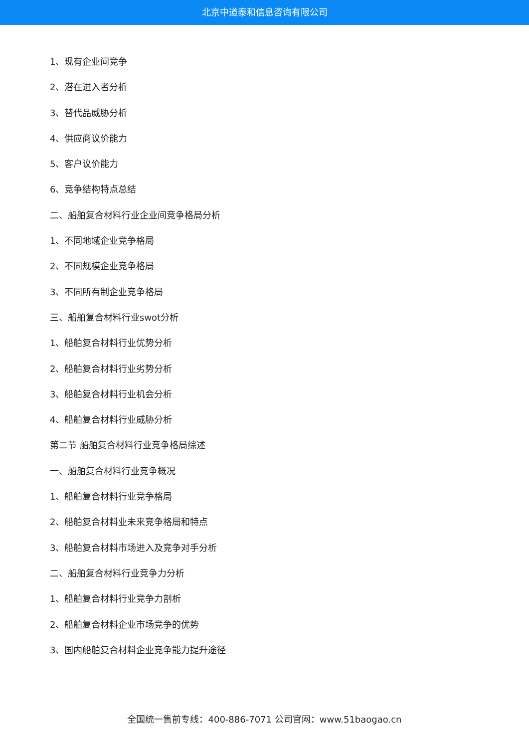北京中道泰和信息咨询有限公司
1、现有企业间竞争
2、潜在进入者分析
3、替代品威胁分析
4、供应商议价能力
5、客户议价能力
6、竞争结构特点总结
二、船舶复合材料行业企业间竞争格局分析
1、不同地域企业竞争格局
2、不同规模企业竞争格局
3、不同所有制企业竞争格局
三、船舶复合材料行业swot分析
1、船舶复合材料行业优势分析
2、船舶复合材料行业劣势分析
3、船舶复合材料行业机会分析
4、船舶复合材料行业威胁分析
第二节 船舶复合材料行业竞争格局综述
一、船舶复合材料行业竞争概况
1、船舶复合材料行业竞争格局
2、船舶复合材料业未来竞争格局和特点
3、船舶复合材料市场进入及竞争对手分析
二、船舶复合材料行业竞争力分析
1、船舶复合材料行业竞争力剖析
2、船舶复合材料企业市场竞争的优势
3、国内船舶复合材料企业竞争能力提升途径
全国统一售前专线：400-886-7071 公司官网：www.51baogao.cn